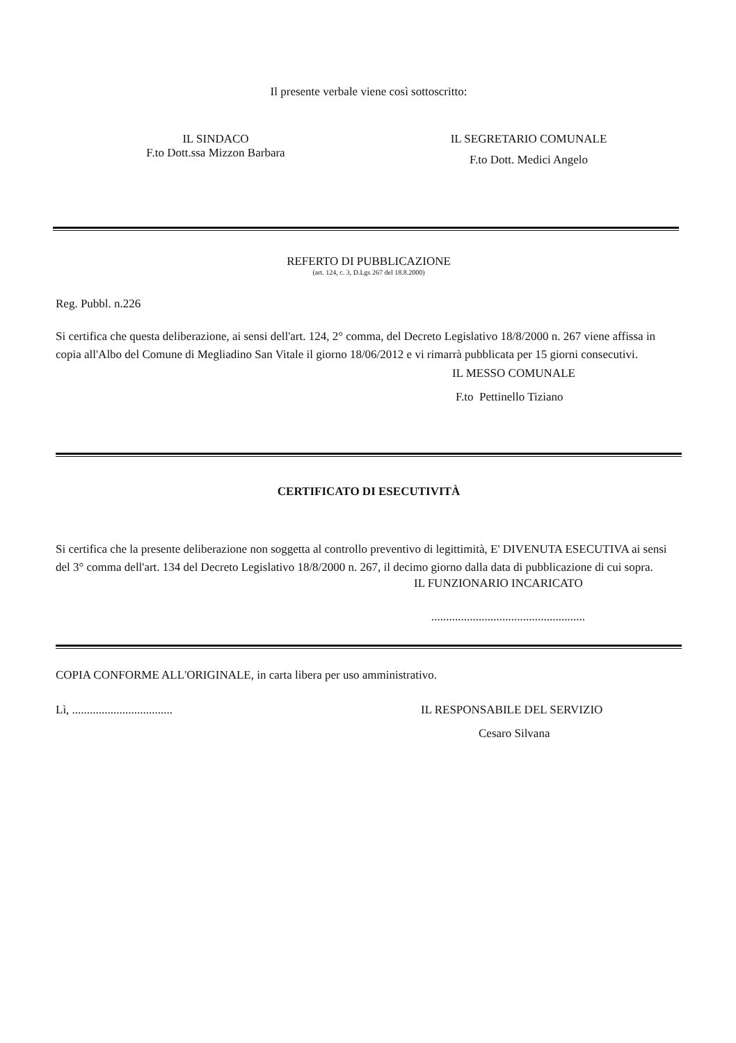Il presente verbale viene così sottoscritto:
IL SINDACO
F.to Dott.ssa Mizzon Barbara
IL SEGRETARIO COMUNALE
F.to Dott. Medici Angelo
REFERTO DI PUBBLICAZIONE
(art. 124, c. 3, D.Lgs 267 del 18.8.2000)
Reg. Pubbl. n.226
Si certifica che questa deliberazione, ai sensi dell'art. 124, 2° comma, del Decreto Legislativo 18/8/2000 n. 267 viene affissa in copia all'Albo del Comune di Megliadino San Vitale il giorno 18/06/2012 e vi rimarrà pubblicata per 15 giorni consecutivi.
IL MESSO COMUNALE
F.to Pettinello Tiziano
CERTIFICATO DI ESECUTIVITÀ
Si certifica che la presente deliberazione non soggetta al controllo preventivo di legittimità, E' DIVENUTA ESECUTIVA ai sensi del 3° comma dell'art. 134 del Decreto Legislativo 18/8/2000 n. 267, il decimo giorno dalla data di pubblicazione di cui sopra.
IL FUNZIONARIO INCARICATO
....................................................
COPIA CONFORME ALL'ORIGINALE, in carta libera per uso amministrativo.
Lì, .................................. IL RESPONSABILE DEL SERVIZIO
Cesaro Silvana